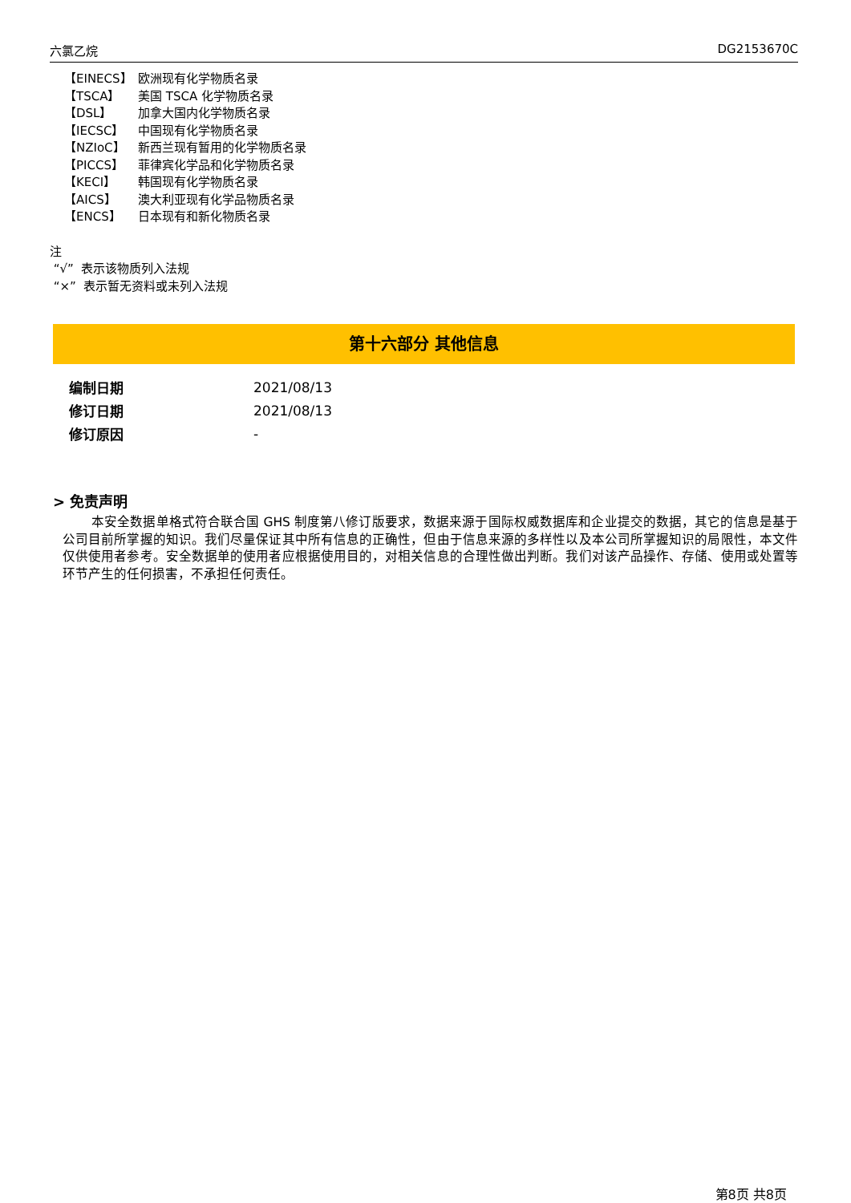六氯乙烷 DG2153670C
【EINECS】 欧洲现有化学物质名录
【TSCA】 美国 TSCA 化学物质名录
【DSL】 加拿大国内化学物质名录
【IECSC】 中国现有化学物质名录
【NZIoC】 新西兰现有暂用的化学物质名录
【PICCS】 菲律宾化学品和化学物质名录
【KECI】 韩国现有化学物质名录
【AICS】 澳大利亚现有化学品物质名录
【ENCS】 日本现有和新化物质名录
注
“√” 表示该物质列入法规
“×” 表示暂无资料或未列入法规
第十六部分 其他信息
| 编制日期 | 2021/08/13 |
| 修订日期 | 2021/08/13 |
| 修订原因 | - |
> 免责声明
本安全数据单格式符合联合国 GHS 制度第八修订版要求，数据来源于国际权威数据库和企业提交的数据，其它的信息是基于公司目前所掌握的知识。我们尽量保证其中所有信息的正确性，但由于信息来源的多样性以及本公司所掌握知识的局限性，本文件仅供使用者参考。安全数据单的使用者应根据使用目的，对相关信息的合理性做出判断。我们对该产品操作、存储、使用或处置等环节产生的任何损害，不承担任何责任。
第8页 共8页